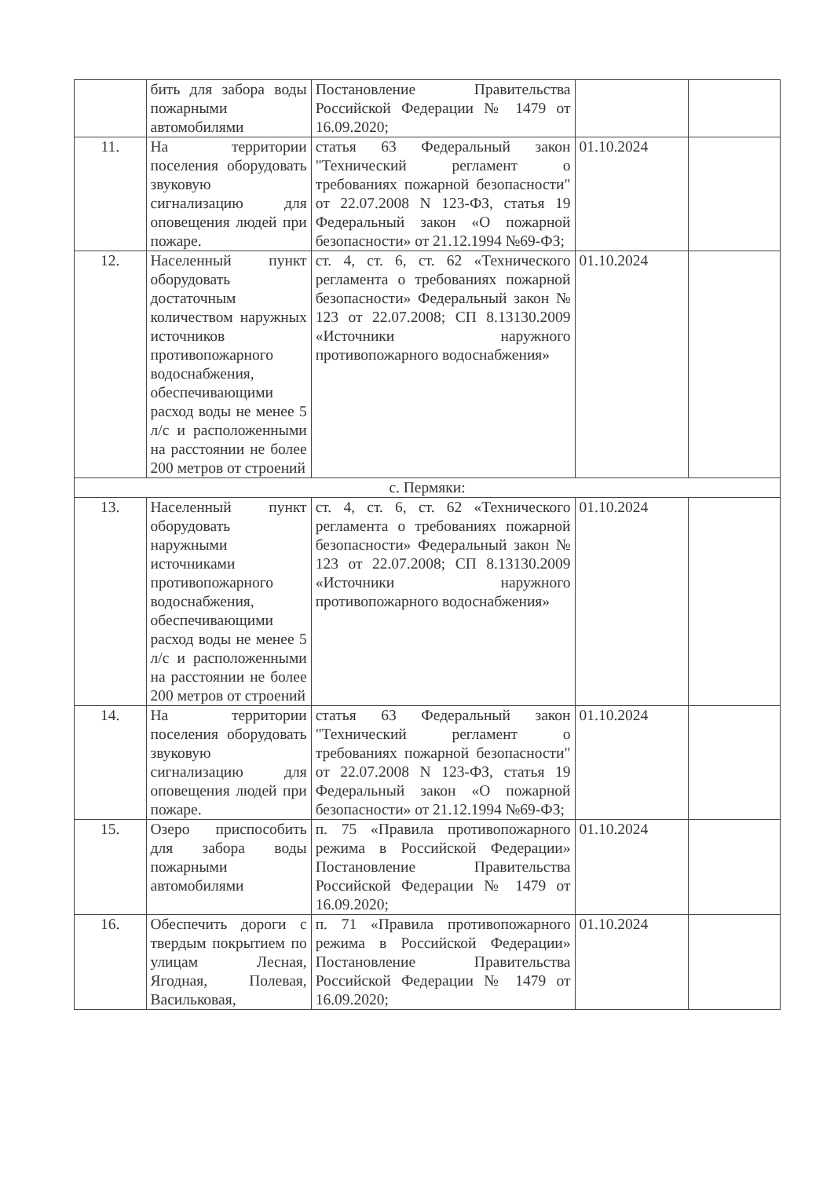| | бить для забора воды пожарными автомобилями | Постановление Правительства Российской Федерации № 1479 от 16.09.2020; | | |
| 11. | На территории поселения оборудовать звуковую сигнализацию для оповещения людей при пожаре. | статья 63 Федеральный закон "Технический регламент о требованиях пожарной безопасности" от 22.07.2008 N 123-ФЗ, статья 19 Федеральный закон «О пожарной безопасности» от 21.12.1994 №69-ФЗ; | 01.10.2024 | |
| 12. | Населенный пункт оборудовать достаточным количеством наружных источников противопожарного водоснабжения, обеспечивающими расход воды не менее 5 л/с и расположенными на расстоянии не более 200 метров от строений | ст. 4, ст. 6, ст. 62 «Технического регламента о требованиях пожарной безопасности» Федеральный закон № 123 от 22.07.2008; СП 8.13130.2009 «Источники наружного противопожарного водоснабжения» | 01.10.2024 | |
| с. Пермяки: | | | | |
| 13. | Населенный пункт оборудовать наружными источниками противопожарного водоснабжения, обеспечивающими расход воды не менее 5 л/с и расположенными на расстоянии не более 200 метров от строений | ст. 4, ст. 6, ст. 62 «Технического регламента о требованиях пожарной безопасности» Федеральный закон № 123 от 22.07.2008; СП 8.13130.2009 «Источники наружного противопожарного водоснабжения» | 01.10.2024 | |
| 14. | На территории поселения оборудовать звуковую сигнализацию для оповещения людей при пожаре. | статья 63 Федеральный закон "Технический регламент о требованиях пожарной безопасности" от 22.07.2008 N 123-ФЗ, статья 19 Федеральный закон «О пожарной безопасности» от 21.12.1994 №69-ФЗ; | 01.10.2024 | |
| 15. | Озеро приспособить для забора воды пожарными автомобилями | п. 75 «Правила противопожарного режима в Российской Федерации» Постановление Правительства Российской Федерации № 1479 от 16.09.2020; | 01.10.2024 | |
| 16. | Обеспечить дороги с твердым покрытием по улицам Лесная, Ягодная, Полевая, Васильковая, | п. 71 «Правила противопожарного режима в Российской Федерации» Постановление Правительства Российской Федерации № 1479 от 16.09.2020; | 01.10.2024 | |